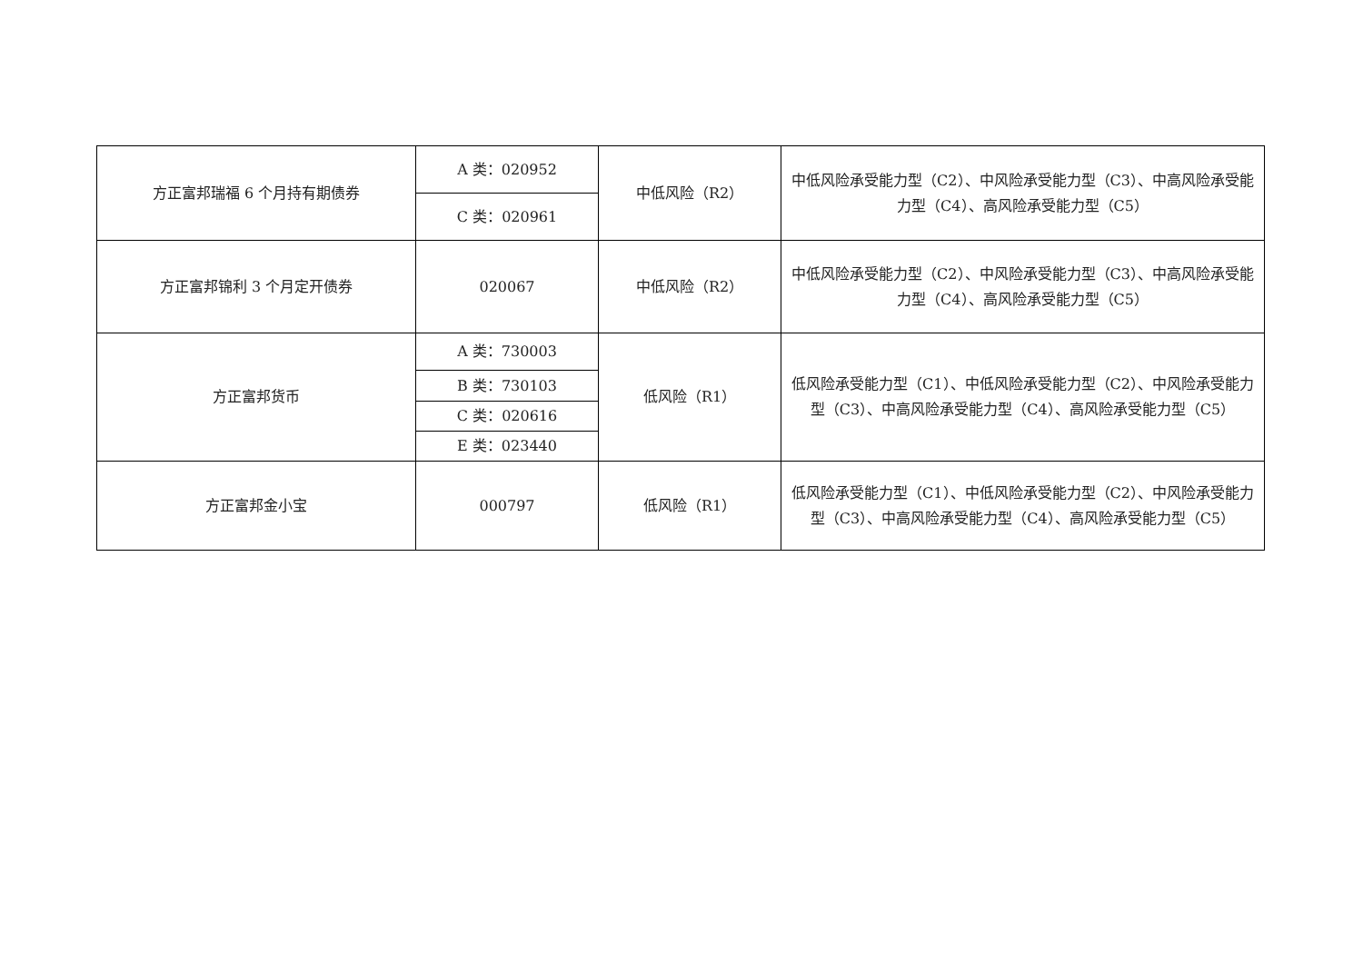| 方正富邦瑞福 6 个月持有期债券 | A 类：020952 | 中低风险（R2） | 中低风险承受能力型（C2）、中风险承受能力型（C3）、中高风险承受能力型（C4）、高风险承受能力型（C5） |
| | C 类：020961 | | |
| 方正富邦锦利 3 个月定开债券 | 020067 | 中低风险（R2） | 中低风险承受能力型（C2）、中风险承受能力型（C3）、中高风险承受能力型（C4）、高风险承受能力型（C5） |
| 方正富邦货币 | A 类：730003 | 低风险（R1） | 低风险承受能力型（C1）、中低风险承受能力型（C2）、中风险承受能力型（C3）、中高风险承受能力型（C4）、高风险承受能力型（C5） |
| | B 类：730103 | | |
| | C 类：020616 | | |
| | E 类：023440 | | |
| 方正富邦金小宝 | 000797 | 低风险（R1） | 低风险承受能力型（C1）、中低风险承受能力型（C2）、中风险承受能力型（C3）、中高风险承受能力型（C4）、高风险承受能力型（C5） |